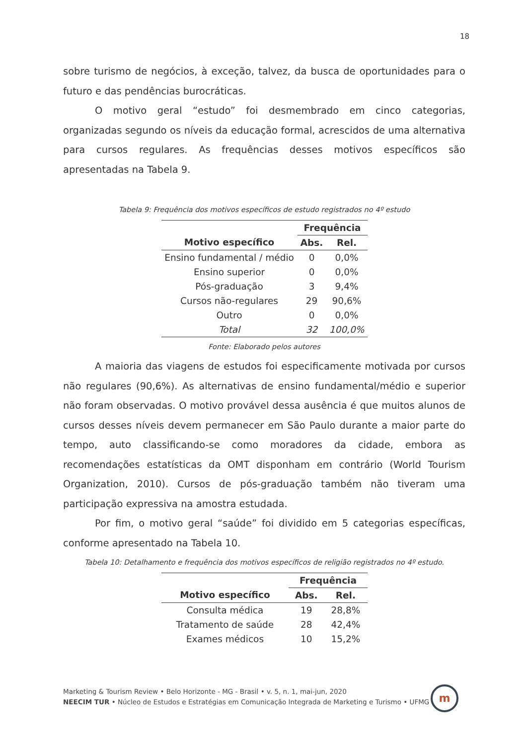18
sobre turismo de negócios, à exceção, talvez, da busca de oportunidades para o futuro e das pendências burocráticas.
O motivo geral “estudo” foi desmembrado em cinco categorias, organizadas segundo os níveis da educação formal, acrescidos de uma alternativa para cursos regulares. As frequências desses motivos específicos são apresentadas na Tabela 9.
Tabela 9: Frequência dos motivos específicos de estudo registrados no 4º estudo
| | Frequência | |
| --- | --- | --- |
| Motivo específico | Abs. | Rel. |
| Ensino fundamental / médio | 0 | 0,0% |
| Ensino superior | 0 | 0,0% |
| Pós-graduação | 3 | 9,4% |
| Cursos não-regulares | 29 | 90,6% |
| Outro | 0 | 0,0% |
| Total | 32 | 100,0% |
Fonte: Elaborado pelos autores
A maioria das viagens de estudos foi especificamente motivada por cursos não regulares (90,6%). As alternativas de ensino fundamental/médio e superior não foram observadas. O motivo provável dessa ausência é que muitos alunos de cursos desses níveis devem permanecer em São Paulo durante a maior parte do tempo, auto classificando-se como moradores da cidade, embora as recomendações estatísticas da OMT disponham em contrário (World Tourism Organization, 2010). Cursos de pós-graduação também não tiveram uma participação expressiva na amostra estudada.
Por fim, o motivo geral “saúde” foi dividido em 5 categorias específicas, conforme apresentado na Tabela 10.
Tabela 10: Detalhamento e frequência dos motivos específicos de religião registrados no 4º estudo.
| | Frequência | |
| --- | --- | --- |
| Motivo específico | Abs. | Rel. |
| Consulta médica | 19 | 28,8% |
| Tratamento de saúde | 28 | 42,4% |
| Exames médicos | 10 | 15,2% |
Marketing & Tourism Review • Belo Horizonte - MG - Brasil • v. 5, n. 1, mai-jun, 2020
NEECIM TUR • Núcleo de Estudos e Estratégias em Comunicação Integrada de Marketing e Turismo • UFMG
m